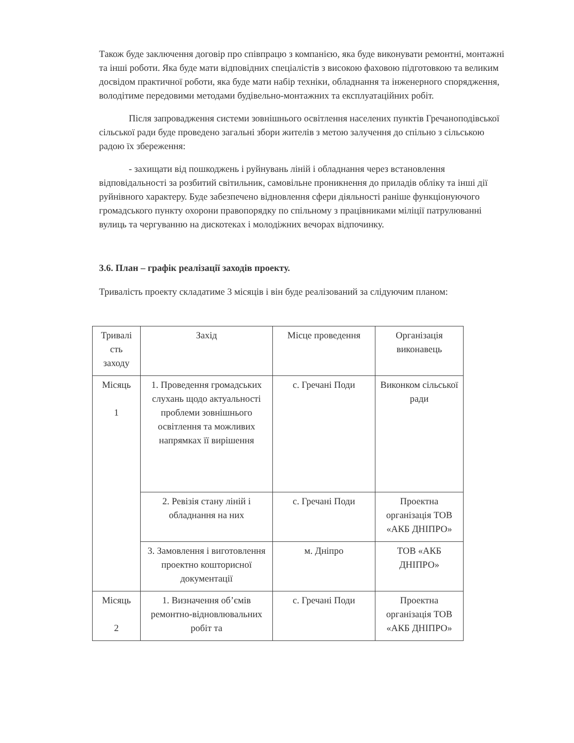Також буде заключення договір про співпрацю з компанією, яка буде виконувати ремонтні, монтажні та інші роботи. Яка буде мати відповідних спеціалістів з високою фаховою підготовкою та великим досвідом практичної роботи, яка буде мати набір техніки, обладнання та інженерного спорядження, володітиме передовими методами будівельно-монтажних та експлуатаційних робіт.
Після запровадження системи зовнішнього освітлення населених пунктів Гречаноподівської сільської ради буде проведено загальні збори жителів з метою залучення до спільно з сільською радою їх збереження:
- захищати від пошкоджень і руйнувань ліній і обладнання через встановлення відповідальності за розбитий світильник, самовільне проникнення до приладів обліку та інші дії руйнівного характеру. Буде забезпечено відновлення сфери діяльності раніше функціонуючого громадського пункту охорони правопорядку по спільному з працівниками міліції патрулюванні вулиць та чергуванню на дискотеках і молодіжних вечорах відпочинку.
3.6. План – графік реалізації заходів проекту.
Тривалість проекту складатиме 3 місяців і він буде реалізований за слідуючим планом:
| Тривалі сть заходу | Захід | Місце проведення | Організація виконавець |
| Місяць 1 | 1. Проведення громадських слухань щодо актуальності проблеми зовнішнього освітлення та можливих напрямках її вирішення | с. Гречані Поди | Виконком сільської ради |
| | 2. Ревізія стану ліній і обладнання на них | с. Гречані Поди | Проектна організація ТОВ «АКБ ДНІПРО» |
| | 3. Замовлення і виготовлення проектно кошторисної документації | м. Дніпро | ТОВ «АКБ ДНІПРО» |
| Місяць 2 | 1. Визначення об’ємів ремонтно-відновлювальних робіт та | с. Гречані Поди | Проектна організація ТОВ «АКБ ДНІПРО» |